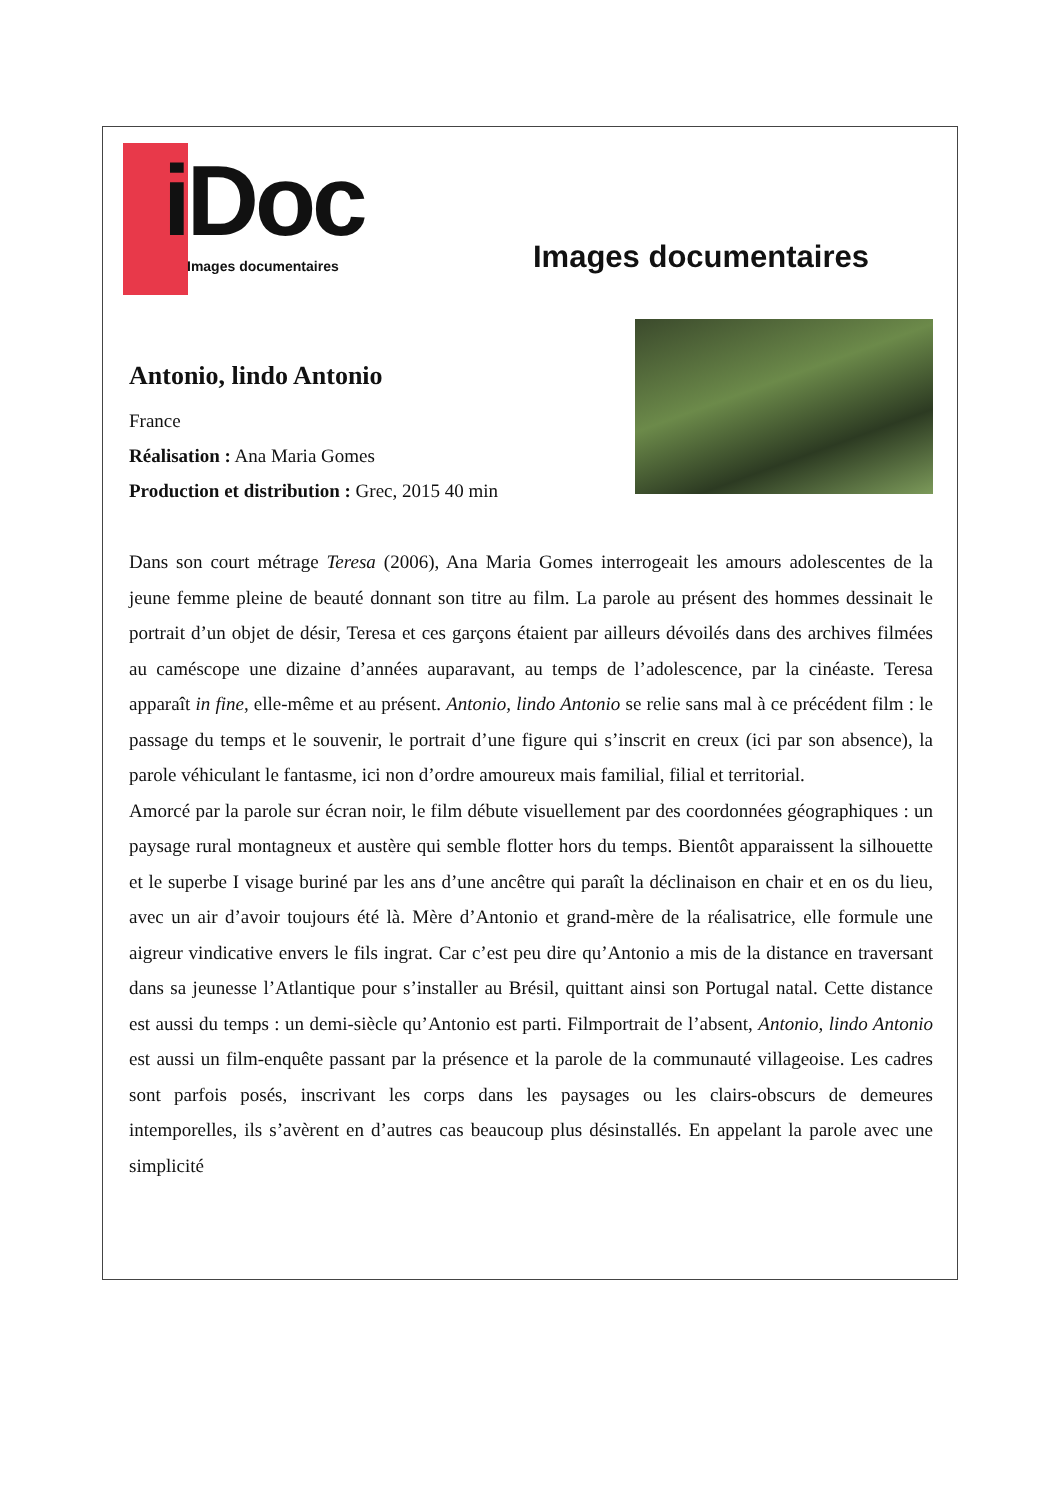iDoc
Images documentaires
Images documentaires
Antonio, lindo Antonio
France
Réalisation : Ana Maria Gomes
Production et distribution : Grec, 2015 40 min
Dans son court métrage Teresa (2006), Ana Maria Gomes interrogeait les amours adolescentes de la jeune femme pleine de beauté donnant son titre au film. La parole au présent des hommes dessinait le portrait d’un objet de désir, Teresa et ces garçons étaient par ailleurs dévoilés dans des archives filmées au caméscope une dizaine d’années auparavant, au temps de l’adolescence, par la cinéaste. Teresa apparaît in fine, elle-même et au présent. Antonio, lindo Antonio se relie sans mal à ce précédent film : le passage du temps et le souvenir, le portrait d’une figure qui s’inscrit en creux (ici par son absence), la parole véhiculant le fantasme, ici non d’ordre amoureux mais familial, filial et territorial.
Amorcé par la parole sur écran noir, le film débute visuellement par des coordonnées géographiques : un paysage rural montagneux et austère qui semble flotter hors du temps. Bientôt apparaissent la silhouette et le superbe I visage buriné par les ans d’une ancêtre qui paraît la déclinaison en chair et en os du lieu, avec un air d’avoir toujours été là. Mère d’Antonio et grand-mère de la réalisatrice, elle formule une aigreur vindicative envers le fils ingrat. Car c’est peu dire qu’Antonio a mis de la distance en traversant dans sa jeunesse l’Atlantique pour s’installer au Brésil, quittant ainsi son Portugal natal. Cette distance est aussi du temps : un demi-siècle qu’Antonio est parti. Filmportrait de l’absent, Antonio, lindo Antonio est aussi un film-enquête passant par la présence et la parole de la communauté villageoise. Les cadres sont parfois posés, inscrivant les corps dans les paysages ou les clairs-obscurs de demeures intemporelles, ils s’avèrent en d’autres cas beaucoup plus désinstallés. En appelant la parole avec une simplicité